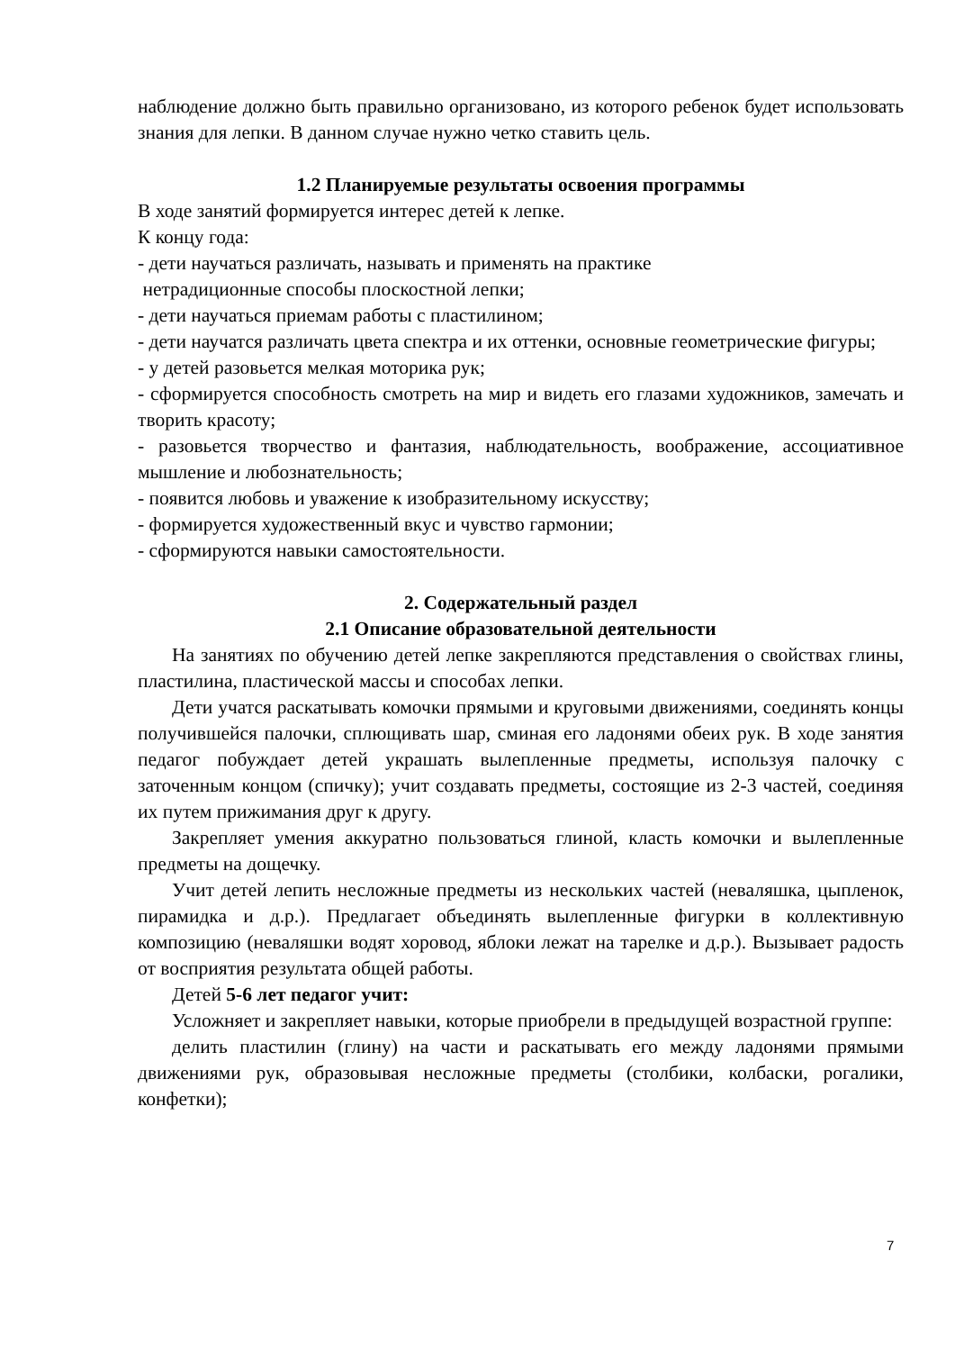наблюдение должно быть правильно организовано, из которого ребенок будет использовать знания для лепки. В данном случае нужно четко ставить цель.
1.2 Планируемые результаты освоения программы
В ходе занятий формируется интерес детей к лепке.
К концу года:
- дети научаться различать, называть и применять на практике
нетрадиционные способы плоскостной лепки;
- дети научаться приемам работы с пластилином;
- дети научатся различать цвета спектра и их оттенки, основные геометрические фигуры;
- у детей разовьется мелкая моторика рук;
- сформируется способность смотреть на мир и видеть его глазами художников, замечать и творить красоту;
- разовьется творчество и фантазия, наблюдательность, воображение, ассоциативное мышление и любознательность;
- появится любовь и уважение к изобразительному искусству;
- формируется художественный вкус и чувство гармонии;
- сформируются навыки самостоятельности.
2. Содержательный раздел
2.1 Описание образовательной деятельности
На занятиях по обучению детей лепке закрепляются представления о свойствах глины, пластилина, пластической массы и способах лепки.
Дети учатся раскатывать комочки прямыми и круговыми движениями, соединять концы получившейся палочки, сплющивать шар, сминая его ладонями обеих рук. В ходе занятия педагог побуждает детей украшать вылепленные предметы, используя палочку с заточенным концом (спичку); учит создавать предметы, состоящие из 2-3 частей, соединяя их путем прижимания друг к другу.
Закрепляет умения аккуратно пользоваться глиной, класть комочки и вылепленные предметы на дощечку.
Учит детей лепить несложные предметы из нескольких частей (неваляшка, цыпленок, пирамидка и д.р.). Предлагает объединять вылепленные фигурки в коллективную композицию (неваляшки водят хоровод, яблоки лежат на тарелке и д.р.). Вызывает радость от восприятия результата общей работы.
Детей 5-6 лет педагог учит:
Усложняет и закрепляет навыки, которые приобрели в предыдущей возрастной группе:
делить пластилин (глину) на части и раскатывать его между ладонями прямыми движениями рук, образовывая несложные предметы (столбики, колбаски, рогалики, конфетки);
7